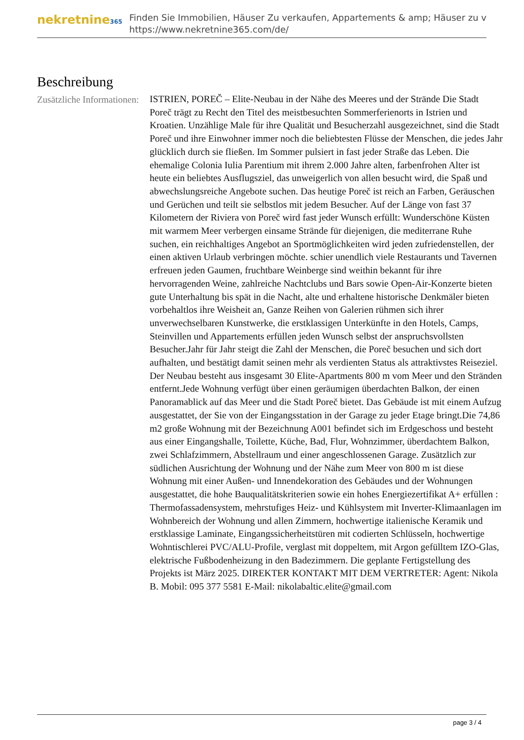nekretnine365
Finden Sie Immobilien, Häuser Zu verkaufen, Appartements & amp; Häuser zu v
https://www.nekretnine365.com/de/
Beschreibung
Zusätzliche Informationen:
ISTRIEN, POREČ – Elite-Neubau in der Nähe des Meeres und der Strände Die Stadt Poreč trägt zu Recht den Titel des meistbesuchten Sommerferienorts in Istrien und Kroatien. Unzählige Male für ihre Qualität und Besucherzahl ausgezeichnet, sind die Stadt Poreč und ihre Einwohner immer noch die beliebtesten Flüsse der Menschen, die jedes Jahr glücklich durch sie fließen. Im Sommer pulsiert in fast jeder Straße das Leben. Die ehemalige Colonia Iulia Parentium mit ihrem 2.000 Jahre alten, farbenfrohen Alter ist heute ein beliebtes Ausflugsziel, das unweigerlich von allen besucht wird, die Spaß und abwechslungsreiche Angebote suchen. Das heutige Poreč ist reich an Farben, Geräuschen und Gerüchen und teilt sie selbstlos mit jedem Besucher. Auf der Länge von fast 37 Kilometern der Riviera von Poreč wird fast jeder Wunsch erfüllt: Wunderschöne Küsten mit warmem Meer verbergen einsame Strände für diejenigen, die mediterrane Ruhe suchen, ein reichhaltiges Angebot an Sportmöglichkeiten wird jeden zufriedenstellen, der einen aktiven Urlaub verbringen möchte. schier unendlich viele Restaurants und Tavernen erfreuen jeden Gaumen, fruchtbare Weinberge sind weithin bekannt für ihre hervorragenden Weine, zahlreiche Nachtclubs und Bars sowie Open-Air-Konzerte bieten gute Unterhaltung bis spät in die Nacht, alte und erhaltene historische Denkmäler bieten vorbehaltlos ihre Weisheit an, Ganze Reihen von Galerien rühmen sich ihrer unverwechselbaren Kunstwerke, die erstklassigen Unterkünfte in den Hotels, Camps, Steinvillen und Appartements erfüllen jeden Wunsch selbst der anspruchsvollsten Besucher.Jahr für Jahr steigt die Zahl der Menschen, die Poreč besuchen und sich dort aufhalten, und bestätigt damit seinen mehr als verdienten Status als attraktivstes Reiseziel. Der Neubau besteht aus insgesamt 30 Elite-Apartments 800 m vom Meer und den Stränden entfernt.Jede Wohnung verfügt über einen geräumigen überdachten Balkon, der einen Panoramablick auf das Meer und die Stadt Poreč bietet. Das Gebäude ist mit einem Aufzug ausgestattet, der Sie von der Eingangsstation in der Garage zu jeder Etage bringt.Die 74,86 m2 große Wohnung mit der Bezeichnung A001 befindet sich im Erdgeschoss und besteht aus einer Eingangshalle, Toilette, Küche, Bad, Flur, Wohnzimmer, überdachtem Balkon, zwei Schlafzimmern, Abstellraum und einer angeschlossenen Garage. Zusätzlich zur südlichen Ausrichtung der Wohnung und der Nähe zum Meer von 800 m ist diese Wohnung mit einer Außen- und Innendekoration des Gebäudes und der Wohnungen ausgestattet, die hohe Bauqualitätskriterien sowie ein hohes Energiezertifikat A+ erfüllen : Thermofassadensystem, mehrstufiges Heiz- und Kühlsystem mit Inverter-Klimaanlagen im Wohnbereich der Wohnung und allen Zimmern, hochwertige italienische Keramik und erstklassige Laminate, Eingangssicherheitstüren mit codierten Schlüsseln, hochwertige Wohntischlerei PVC/ALU-Profile, verglast mit doppeltem, mit Argon gefülltem IZO-Glas, elektrische Fußbodenheizung in den Badezimmern. Die geplante Fertigstellung des Projekts ist März 2025. DIREKTER KONTAKT MIT DEM VERTRETER: Agent: Nikola B. Mobil: 095 377 5581 E-Mail: nikolabaltic.elite@gmail.com
page 3 / 4